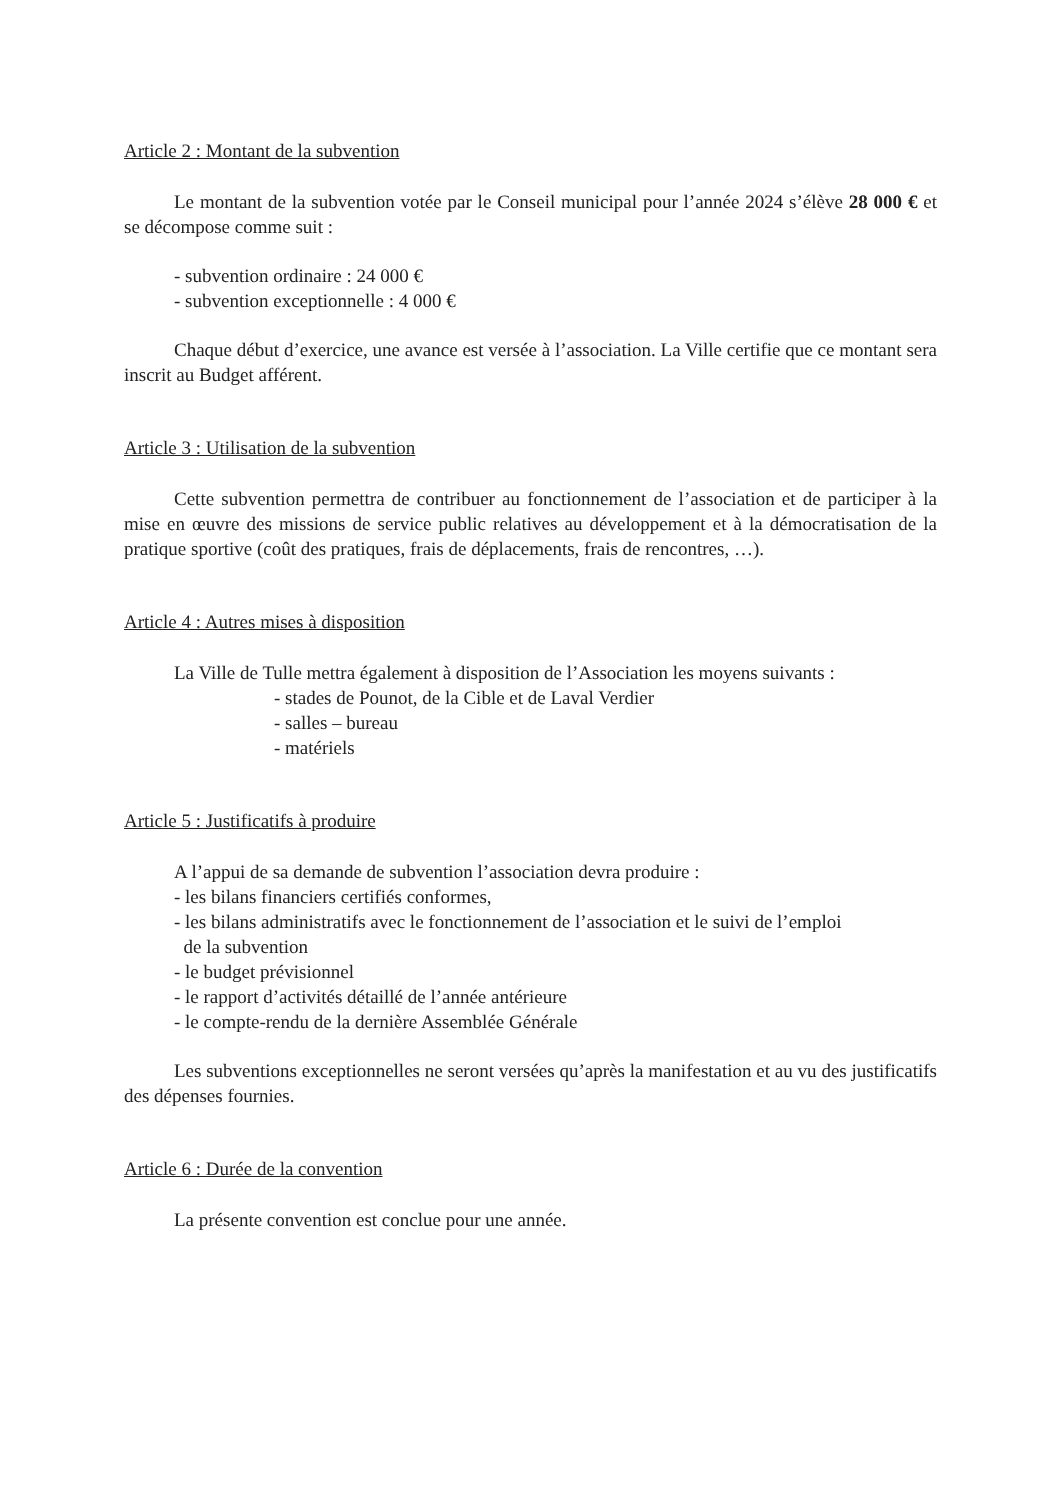Article 2 : Montant de la subvention
Le montant de la subvention votée par le Conseil municipal pour l’année 2024 s’élève 28 000 € et se décompose comme suit :
- subvention ordinaire : 24 000 €
- subvention exceptionnelle : 4 000 €
Chaque début d’exercice, une avance est versée à l’association. La Ville certifie que ce montant sera inscrit au Budget afférent.
Article 3 : Utilisation de la subvention
Cette subvention permettra de contribuer au fonctionnement de l’association et de participer à la mise en œuvre des missions de service public relatives au développement et à la démocratisation de la pratique sportive (coût des pratiques, frais de déplacements, frais de rencontres, …).
Article 4 : Autres mises à disposition
La Ville de Tulle mettra également à disposition de l’Association les moyens suivants :
- stades de Pounot, de la Cible et de Laval Verdier
- salles – bureau
- matériels
Article 5 : Justificatifs à produire
A l’appui de sa demande de subvention l’association devra produire :
- les bilans financiers certifiés conformes,
- les bilans administratifs avec le fonctionnement de l’association et le suivi de l’emploi
de la subvention
- le budget prévisionnel
- le rapport d’activités détaillé de l’année antérieure
- le compte-rendu de la dernière Assemblée Générale
Les subventions exceptionnelles ne seront versées qu’après la manifestation et au vu des justificatifs des dépenses fournies.
Article 6 : Durée de la convention
La présente convention est conclue pour une année.